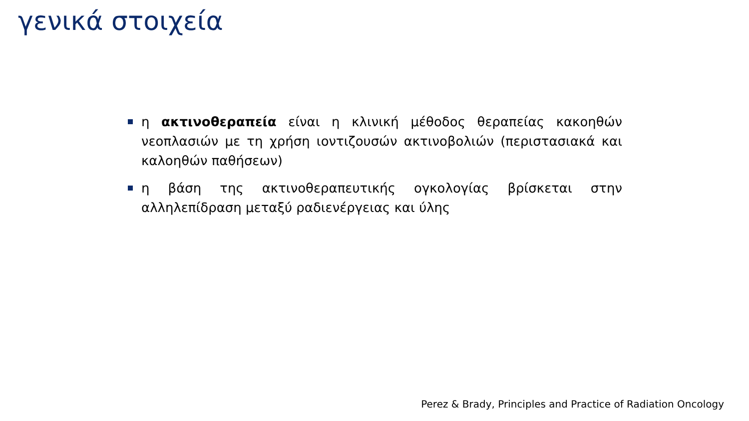γενικά στοιχεία
η ακτινοθεραπεία είναι η κλινική μέθοδος θεραπείας κακοηθών νεοπλασιών με τη χρήση ιοντιζουσών ακτινοβολιών (περιστασιακά και καλοηθών παθήσεων)
η βάση της ακτινοθεραπευτικής ογκολογίας βρίσκεται στην αλληλεπίδραση μεταξύ ραδιενέργειας και ύλης
Perez & Brady, Principles and Practice of Radiation Oncology